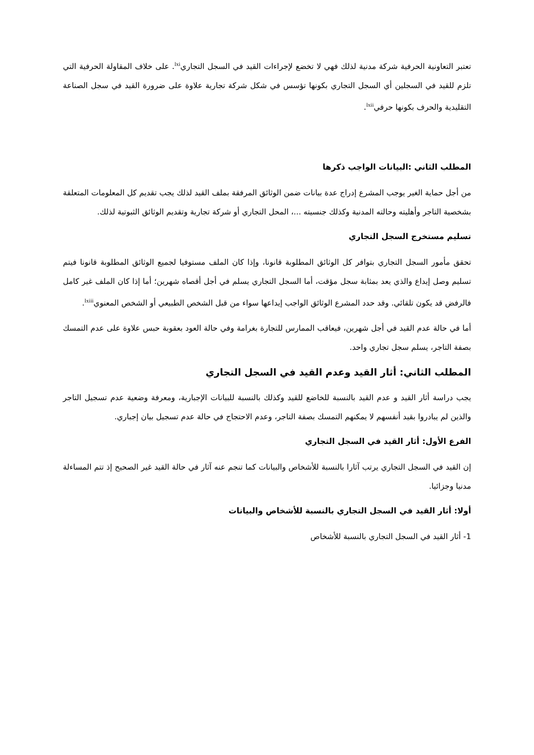تعتبر التعاونية الحرفية شركة مدنية لذلك فهي لا تخضع لإجراءات القيد في السجل التجاري<sup>lxi</sup>. على خلاف المقاولة الحرفية التي تلزم للقيد في السجلين أي السجل التجاري بكونها تؤسس في شكل شركة تجارية علاوة على ضرورة القيد في سجل الصناعة التقليدية والحرف بكونها حرفي<sup>lxii</sup>.
المطلب الثاني :البيانات الواجب ذكرها
من أجل حماية الغير يوجب المشرع إدراج عدة بيانات ضمن الوثائق المرفقة بملف القيد لذلك يجب تقديم كل المعلومات المتعلقة بشخصية التاجر وأهليته وحالته المدنية وكذلك جنسيته ...، المحل التجاري أو شركة تجارية وتقديم الوثائق الثبوتية لذلك.
تسليم مستخرج السجل التجاري
تحقق مأمور السجل التجاري بتوافر كل الوثائق المطلوبة قانونا، وإذا كان الملف مستوفيا لجميع الوثائق المطلوبة قانونا فيتم تسليم وصل إيداع والذي يعد بمثابة سجل مؤقت، أما السجل التجاري يسلم في أجل أقصاه شهرين؛ أما إذا كان الملف غير كامل فالرفض قد يكون تلقائي. وقد حدد المشرع الوثائق الواجب إيداعها سواء من قبل الشخص الطبيعي أو الشخص المعنوي<sup>lxiii</sup>.
أما في حالة عدم القيد في أجل شهرين، فيعاقب الممارس للتجارة بغرامة وفي حالة العود بعقوبة حبس علاوة على عدم التمسك بصفة التاجر، يسلم سجل تجاري واحد.
المطلب الثاني: أثار القيد وعدم القيد في السجل التجاري
يجب دراسة أثار القيد و عدم القيد بالنسبة للخاضع للقيد وكذلك بالنسبة للبيانات الإجبارية، ومعرفة وضعية عدم تسجيل التاجر والذين لم يبادروا بقيد أنفسهم لا يمكنهم التمسك بصفة التاجر، وعدم الاحتجاج في حالة عدم تسجيل بيان إجباري.
الفرع الأول: أثار القيد في السجل التجاري
إن القيد في السجل التجاري يرتب آثارا بالنسبة للأشخاص والبيانات كما تنجم عنه آثار في حالة القيد غير الصحيح إذ تتم المساءلة مدنيا وجزائيا.
أولا: أثار القيد في السجل التجاري بالنسبة للأشخاص والبيانات
1- أثار القيد في السجل التجاري بالنسبة للأشخاص